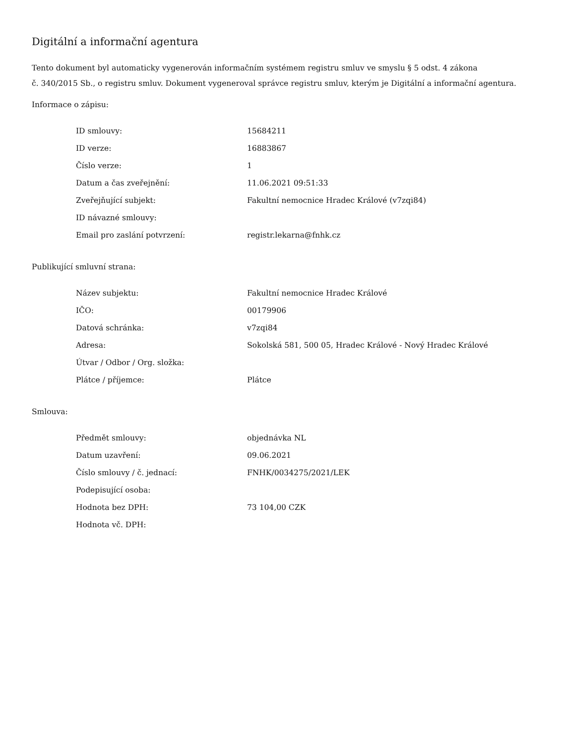Digitální a informační agentura
Tento dokument byl automaticky vygenerován informačním systémem registru smluv ve smyslu § 5 odst. 4 zákona
č. 340/2015 Sb., o registru smluv. Dokument vygeneroval správce registru smluv, kterým je Digitální a informační agentura.
Informace o zápisu:
| ID smlouvy: | 15684211 |
| ID verze: | 16883867 |
| Číslo verze: | 1 |
| Datum a čas zveřejnění: | 11.06.2021 09:51:33 |
| Zveřejňující subjekt: | Fakultní nemocnice Hradec Králové (v7zqi84) |
| ID návazné smlouvy: | |
| Email pro zaslání potvrzení: | registr.lekarna@fnhk.cz |
Publikující smluvní strana:
| Název subjektu: | Fakultní nemocnice Hradec Králové |
| IČO: | 00179906 |
| Datová schránka: | v7zqi84 |
| Adresa: | Sokolská 581, 500 05, Hradec Králové - Nový Hradec Králové |
| Útvar / Odbor / Org. složka: | |
| Plátce / příjemce: | Plátce |
Smlouva:
| Předmět smlouvy: | objednávka NL |
| Datum uzavření: | 09.06.2021 |
| Číslo smlouvy / č. jednací: | FNHK/0034275/2021/LEK |
| Podepisující osoba: | |
| Hodnota bez DPH: | 73 104,00 CZK |
| Hodnota vč. DPH: | |